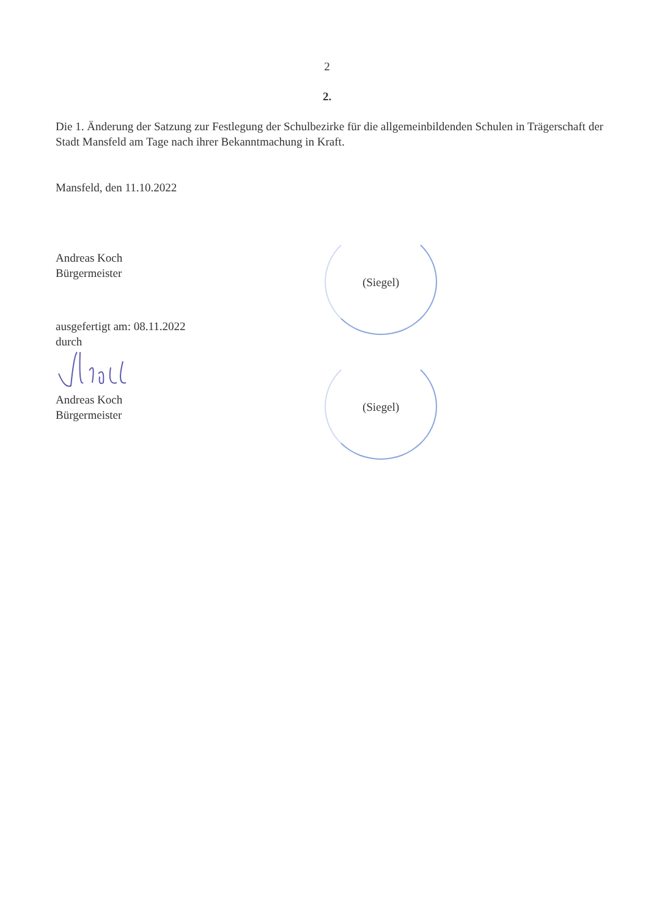2
2.
Die 1. Änderung der Satzung zur Festlegung der Schulbezirke für die allgemeinbildenden Schulen in Trägerschaft der Stadt Mansfeld am Tage nach ihrer Bekanntmachung in Kraft.
Mansfeld, den 11.10.2022
Andreas Koch
Bürgermeister
ausgefertigt am: 08.11.2022
durch
Andreas Koch
Bürgermeister
(Siegel)
(Siegel)